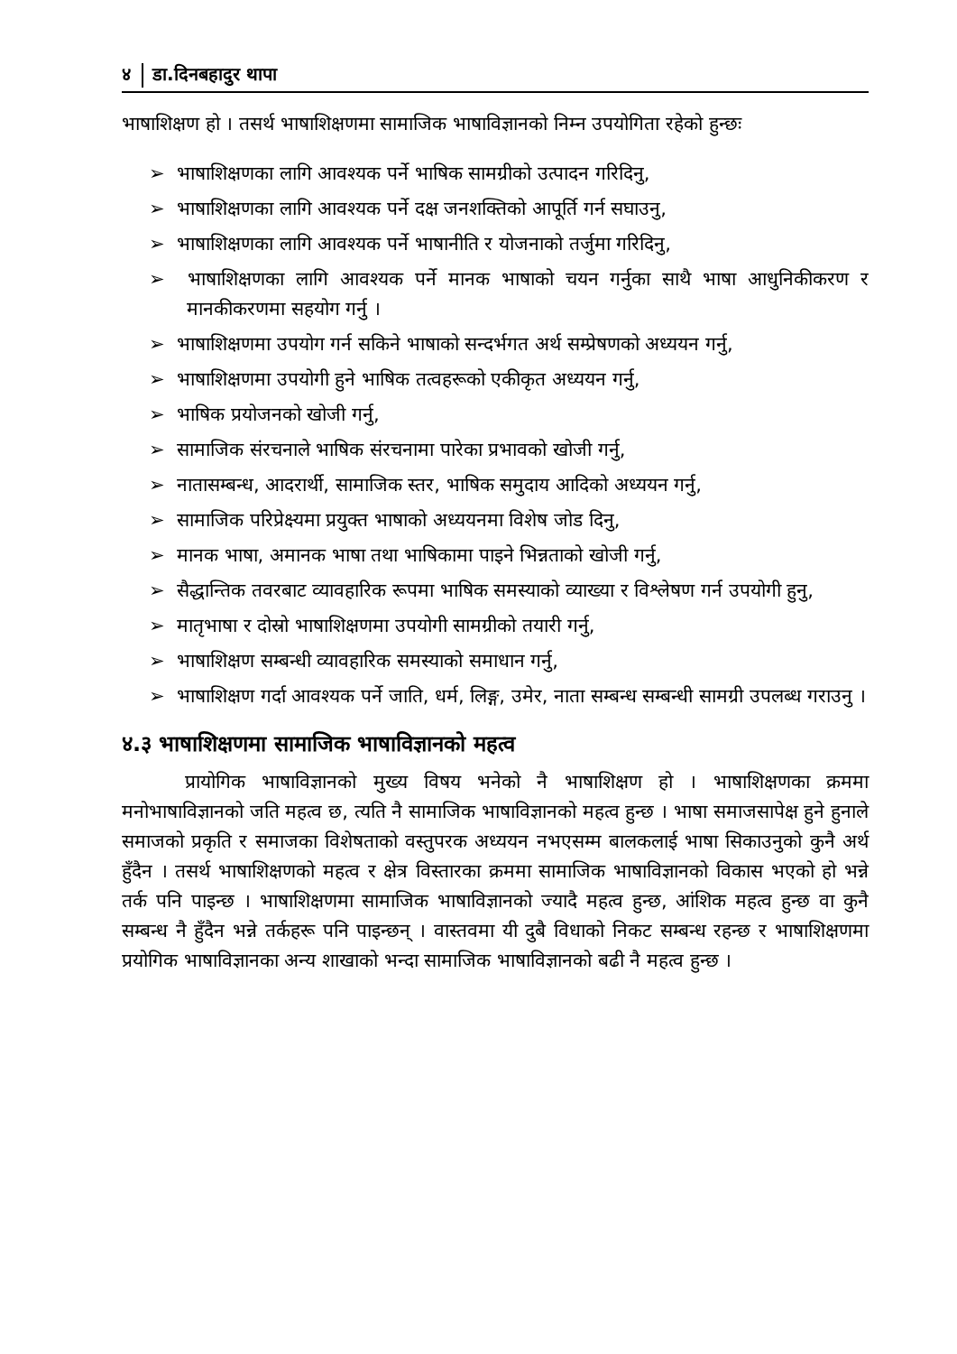४ डा.दिनबहादुर थापा
भाषाशिक्षण हो । तसर्थ भाषाशिक्षणमा सामाजिक भाषाविज्ञानको निम्न उपयोगिता रहेको हुन्छः
➢ भाषाशिक्षणका लागि आवश्यक पर्ने भाषिक सामग्रीको उत्पादन गरिदिनु,
➢ भाषाशिक्षणका लागि आवश्यक पर्ने दक्ष जनशक्तिको आपूर्ति गर्न सघाउनु,
➢ भाषाशिक्षणका लागि आवश्यक पर्ने भाषानीति र योजनाको तर्जुमा गरिदिनु,
➢ भाषाशिक्षणका लागि आवश्यक पर्ने मानक भाषाको चयन गर्नुका साथै भाषा आधुनिकीकरण र मानकीकरणमा सहयोग गर्नु ।
➢ भाषाशिक्षणमा उपयोग गर्न सकिने भाषाको सन्दर्भगत अर्थ सम्प्रेषणको अध्ययन गर्नु,
➢ भाषाशिक्षणमा उपयोगी हुने भाषिक तत्वहरूको एकीकृत अध्ययन गर्नु,
➢ भाषिक प्रयोजनको खोजी गर्नु,
➢ सामाजिक संरचनाले भाषिक संरचनामा पारेका प्रभावको खोजी गर्नु,
➢ नातासम्बन्ध, आदरार्थी, सामाजिक स्तर, भाषिक समुदाय आदिको अध्ययन गर्नु,
➢ सामाजिक परिप्रेक्ष्यमा प्रयुक्त भाषाको अध्ययनमा विशेष जोड दिनु,
➢ मानक भाषा, अमानक भाषा तथा भाषिकामा पाइने भिन्नताको खोजी गर्नु,
➢ सैद्धान्तिक तवरबाट व्यावहारिक रूपमा भाषिक समस्याको व्याख्या र विश्लेषण गर्न उपयोगी हुनु,
➢ मातृभाषा र दोस्रो भाषाशिक्षणमा उपयोगी सामग्रीको तयारी गर्नु,
➢ भाषाशिक्षण सम्बन्धी व्यावहारिक समस्याको समाधान गर्नु,
➢ भाषाशिक्षण गर्दा आवश्यक पर्ने जाति, धर्म, लिङ्ग, उमेर, नाता सम्बन्ध सम्बन्धी सामग्री उपलब्ध गराउनु ।
४.३ भाषाशिक्षणमा सामाजिक भाषाविज्ञानको महत्व
प्रायोगिक भाषाविज्ञानको मुख्य विषय भनेको नै भाषाशिक्षण हो । भाषाशिक्षणका क्रममा मनोभाषाविज्ञानको जति महत्व छ, त्यति नै सामाजिक भाषाविज्ञानको महत्व हुन्छ । भाषा समाजसापेक्ष हुने हुनाले समाजको प्रकृति र समाजका विशेषताको वस्तुपरक अध्ययन नभएसम्म बालकलाई भाषा सिकाउनुको कुनै अर्थ हुँदैन । तसर्थ भाषाशिक्षणको महत्व र क्षेत्र विस्तारका क्रममा सामाजिक भाषाविज्ञानको विकास भएको हो भन्ने तर्क पनि पाइन्छ । भाषाशिक्षणमा सामाजिक भाषाविज्ञानको ज्यादै महत्व हुन्छ, आंशिक महत्व हुन्छ वा कुनै सम्बन्ध नै हुँदैन भन्ने तर्कहरू पनि पाइन्छन् । वास्तवमा यी दुबै विधाको निकट सम्बन्ध रहन्छ र भाषाशिक्षणमा प्रयोगिक भाषाविज्ञानका अन्य शाखाको भन्दा सामाजिक भाषाविज्ञानको बढी नै महत्व हुन्छ ।